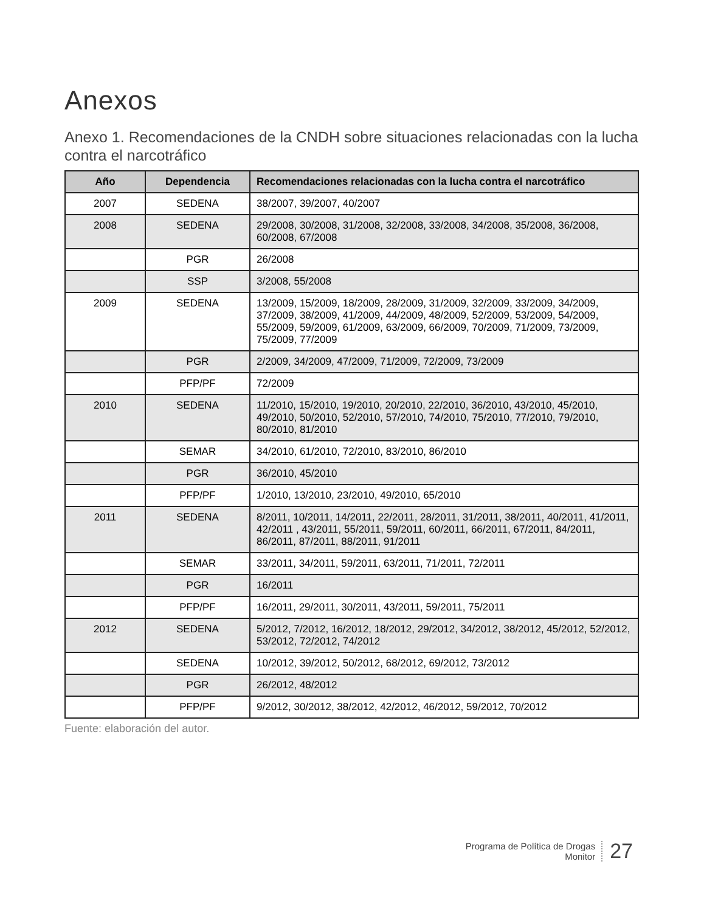Anexos
Anexo 1. Recomendaciones de la CNDH sobre situaciones relacionadas con la lucha contra el narcotráfico
| Año | Dependencia | Recomendaciones relacionadas con la lucha contra el narcotráfico |
| --- | --- | --- |
| 2007 | SEDENA | 38/2007, 39/2007, 40/2007 |
| 2008 | SEDENA | 29/2008, 30/2008, 31/2008, 32/2008, 33/2008, 34/2008, 35/2008, 36/2008, 60/2008, 67/2008 |
| | PGR | 26/2008 |
| | SSP | 3/2008, 55/2008 |
| 2009 | SEDENA | 13/2009, 15/2009, 18/2009, 28/2009, 31/2009, 32/2009, 33/2009, 34/2009, 37/2009, 38/2009, 41/2009, 44/2009, 48/2009, 52/2009, 53/2009, 54/2009, 55/2009, 59/2009, 61/2009, 63/2009, 66/2009, 70/2009, 71/2009, 73/2009, 75/2009, 77/2009 |
| | PGR | 2/2009, 34/2009, 47/2009, 71/2009, 72/2009, 73/2009 |
| | PFP/PF | 72/2009 |
| 2010 | SEDENA | 11/2010, 15/2010, 19/2010, 20/2010, 22/2010, 36/2010, 43/2010, 45/2010, 49/2010, 50/2010, 52/2010, 57/2010, 74/2010, 75/2010, 77/2010, 79/2010, 80/2010, 81/2010 |
| | SEMAR | 34/2010, 61/2010, 72/2010, 83/2010, 86/2010 |
| | PGR | 36/2010, 45/2010 |
| | PFP/PF | 1/2010, 13/2010, 23/2010, 49/2010, 65/2010 |
| 2011 | SEDENA | 8/2011, 10/2011, 14/2011, 22/2011, 28/2011, 31/2011, 38/2011, 40/2011, 41/2011, 42/2011 , 43/2011, 55/2011, 59/2011, 60/2011, 66/2011, 67/2011, 84/2011, 86/2011, 87/2011, 88/2011, 91/2011 |
| | SEMAR | 33/2011, 34/2011, 59/2011, 63/2011, 71/2011, 72/2011 |
| | PGR | 16/2011 |
| | PFP/PF | 16/2011, 29/2011, 30/2011, 43/2011, 59/2011, 75/2011 |
| 2012 | SEDENA | 5/2012, 7/2012, 16/2012, 18/2012, 29/2012, 34/2012, 38/2012, 45/2012, 52/2012, 53/2012, 72/2012, 74/2012 |
| | SEDENA | 10/2012, 39/2012, 50/2012, 68/2012, 69/2012, 73/2012 |
| | PGR | 26/2012, 48/2012 |
| | PFP/PF | 9/2012, 30/2012, 38/2012, 42/2012, 46/2012, 59/2012, 70/2012 |
Fuente: elaboración del autor.
Programa de Política de Drogas
Monitor
27